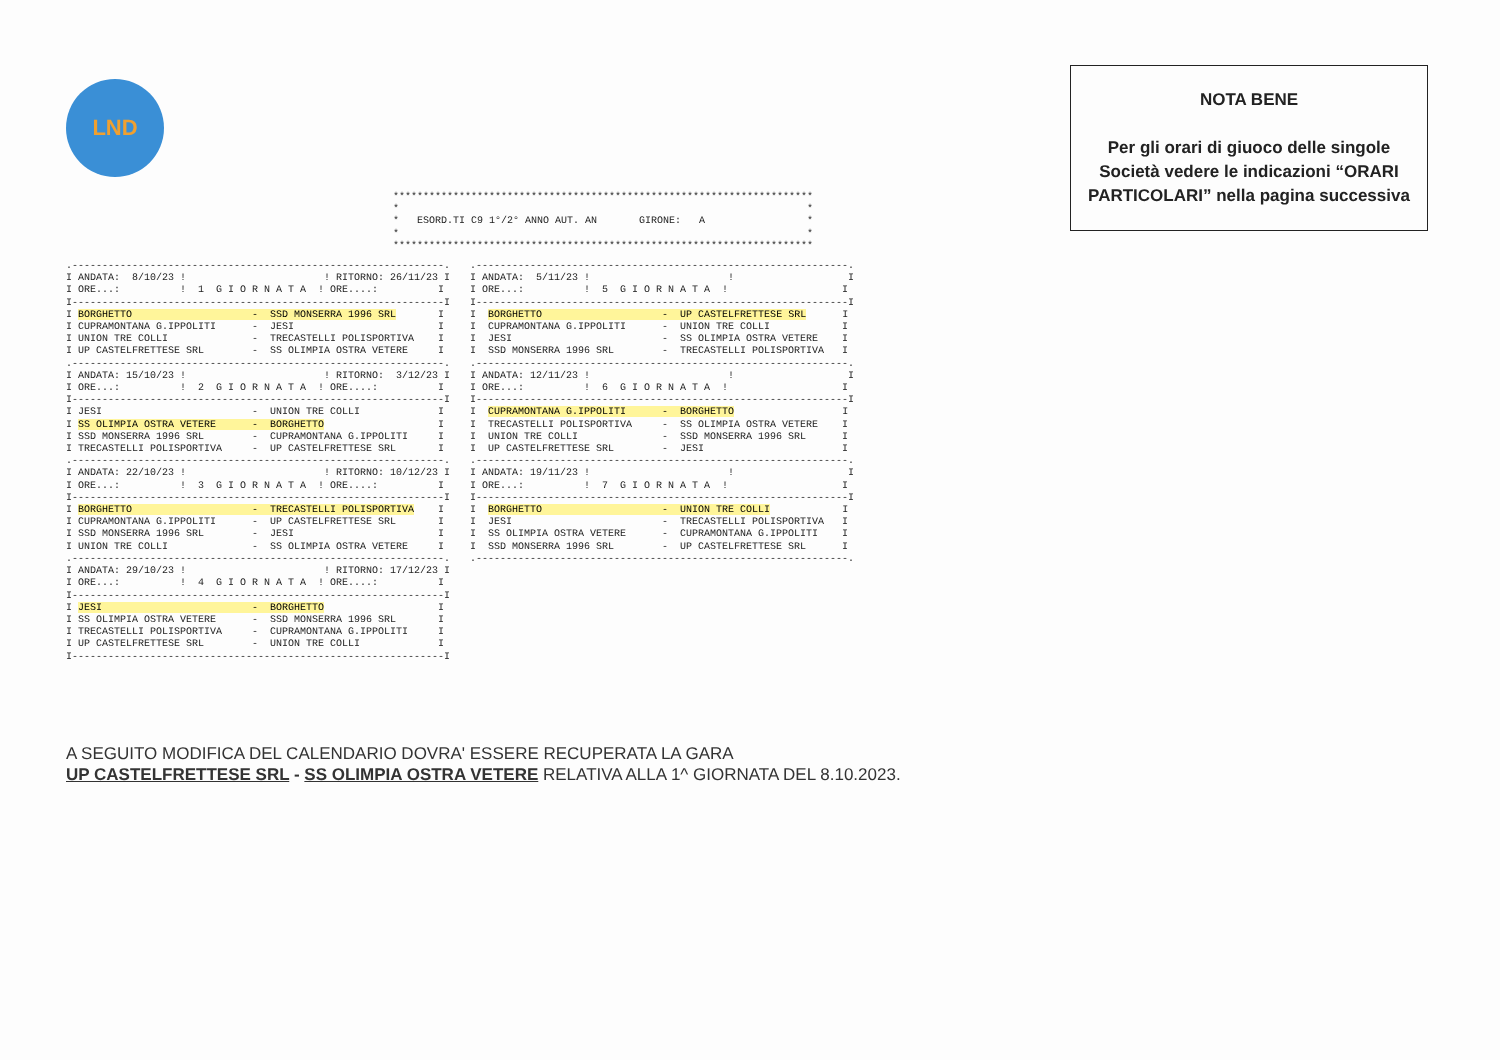LND
NOTA BENE
Per gli orari di giuoco delle singole Società vedere le indicazioni “ORARI PARTICOLARI” nella pagina successiva
**********************************************************************
*                                                                    *
*   ESORD.TI C9 1°/2° ANNO AUT. AN       GIRONE:   A                 *
*                                                                    *
**********************************************************************
.--------------------------------------------------------------.
I ANDATA:  8/10/23 !                       ! RITORNO: 26/11/23 I
I ORE...:          !  1  G I O R N A T A  ! ORE....:          I
I--------------------------------------------------------------I
I BORGHETTO                    -  SSD MONSERRA 1996 SRL       I
I CUPRAMONTANA G.IPPOLITI      -  JESI                        I
I UNION TRE COLLI              -  TRECASTELLI POLISPORTIVA    I
I UP CASTELFRETTESE SRL        -  SS OLIMPIA OSTRA VETERE     I
.--------------------------------------------------------------.
I ANDATA: 15/10/23 !                       ! RITORNO:  3/12/23 I
I ORE...:          !  2  G I O R N A T A  ! ORE....:          I
I--------------------------------------------------------------I
I JESI                         -  UNION TRE COLLI             I
I SS OLIMPIA OSTRA VETERE      -  BORGHETTO                   I
I SSD MONSERRA 1996 SRL        -  CUPRAMONTANA G.IPPOLITI     I
I TRECASTELLI POLISPORTIVA     -  UP CASTELFRETTESE SRL       I
.--------------------------------------------------------------.
I ANDATA: 22/10/23 !                       ! RITORNO: 10/12/23 I
I ORE...:          !  3  G I O R N A T A  ! ORE....:          I
I--------------------------------------------------------------I
I BORGHETTO                    -  TRECASTELLI POLISPORTIVA    I
I CUPRAMONTANA G.IPPOLITI      -  UP CASTELFRETTESE SRL       I
I SSD MONSERRA 1996 SRL        -  JESI                        I
I UNION TRE COLLI              -  SS OLIMPIA OSTRA VETERE     I
.--------------------------------------------------------------.
I ANDATA: 29/10/23 !                       ! RITORNO: 17/12/23 I
I ORE...:          !  4  G I O R N A T A  ! ORE....:          I
I--------------------------------------------------------------I
I JESI                         -  BORGHETTO                   I
I SS OLIMPIA OSTRA VETERE      -  SSD MONSERRA 1996 SRL       I
I TRECASTELLI POLISPORTIVA     -  CUPRAMONTANA G.IPPOLITI     I
I UP CASTELFRETTESE SRL        -  UNION TRE COLLI             I
I--------------------------------------------------------------I
.--------------------------------------------------------------.
I ANDATA:  5/11/23 !                       !                   I
I ORE...:          !  5  G I O R N A T A  !                   I
I--------------------------------------------------------------I
I  BORGHETTO                    -  UP CASTELFRETTESE SRL      I
I  CUPRAMONTANA G.IPPOLITI      -  UNION TRE COLLI            I
I  JESI                         -  SS OLIMPIA OSTRA VETERE    I
I  SSD MONSERRA 1996 SRL        -  TRECASTELLI POLISPORTIVA   I
.--------------------------------------------------------------.
I ANDATA: 12/11/23 !                       !                   I
I ORE...:          !  6  G I O R N A T A  !                   I
I--------------------------------------------------------------I
I  CUPRAMONTANA G.IPPOLITI      -  BORGHETTO                  I
I  TRECASTELLI POLISPORTIVA     -  SS OLIMPIA OSTRA VETERE    I
I  UNION TRE COLLI              -  SSD MONSERRA 1996 SRL      I
I  UP CASTELFRETTESE SRL        -  JESI                       I
.--------------------------------------------------------------.
I ANDATA: 19/11/23 !                       !                   I
I ORE...:          !  7  G I O R N A T A  !                   I
I--------------------------------------------------------------I
I  BORGHETTO                    -  UNION TRE COLLI            I
I  JESI                         -  TRECASTELLI POLISPORTIVA   I
I  SS OLIMPIA OSTRA VETERE      -  CUPRAMONTANA G.IPPOLITI    I
I  SSD MONSERRA 1996 SRL        -  UP CASTELFRETTESE SRL      I
.--------------------------------------------------------------.
A SEGUITO MODIFICA DEL CALENDARIO DOVRA' ESSERE RECUPERATA LA GARA
UP CASTELFRETTESE SRL - SS OLIMPIA OSTRA VETERE RELATIVA ALLA 1^ GIORNATA DEL 8.10.2023.